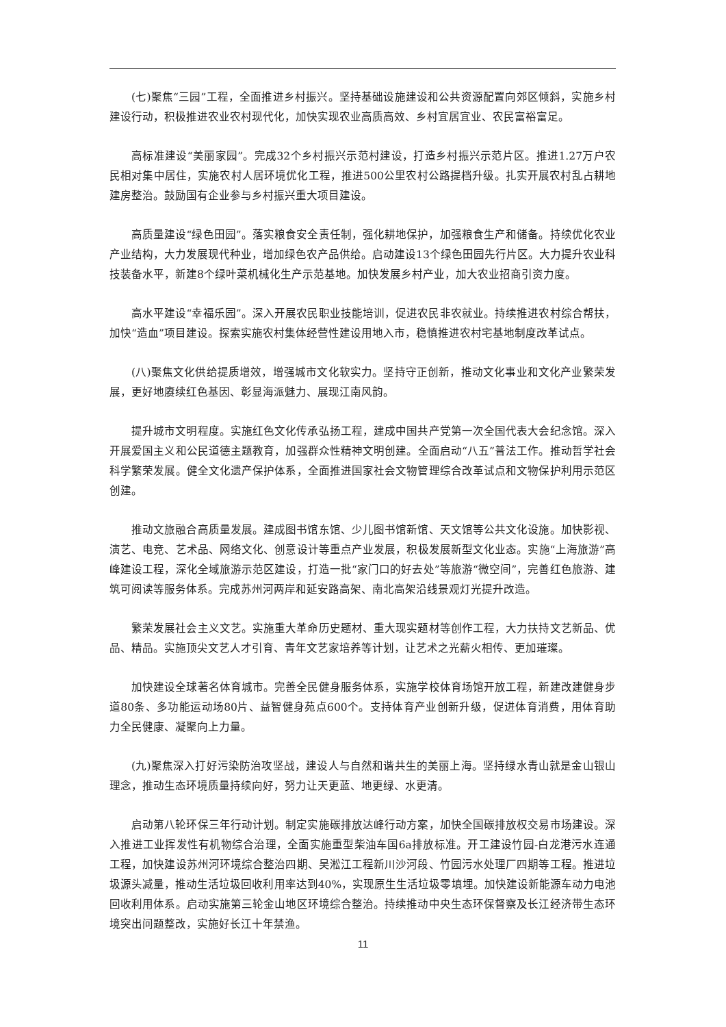(七)聚焦“三园”工程，全面推进乡村振兴。坚持基础设施建设和公共资源配置向郊区倾斜，实施乡村建设行动，积极推进农业农村现代化，加快实现农业高质高效、乡村宜居宜业、农民富裕富足。
高标准建设“美丽家园”。完成32个乡村振兴示范村建设，打造乡村振兴示范片区。推进1.27万户农民相对集中居住，实施农村人居环境优化工程，推进500公里农村公路提档升级。扎实开展农村乱占耕地建房整治。鼓励国有企业参与乡村振兴重大项目建设。
高质量建设“绿色田园”。落实粮食安全责任制，强化耕地保护，加强粮食生产和储备。持续优化农业产业结构，大力发展现代种业，增加绿色农产品供给。启动建设13个绿色田园先行片区。大力提升农业科技装备水平，新建8个绿叶菜机械化生产示范基地。加快发展乡村产业，加大农业招商引资力度。
高水平建设“幸福乐园”。深入开展农民职业技能培训，促进农民非农就业。持续推进农村综合帮扶，加快“造血”项目建设。探索实施农村集体经营性建设用地入市，稳慎推进农村宅基地制度改革试点。
(八)聚焦文化供给提质增效，增强城市文化软实力。坚持守正创新，推动文化事业和文化产业繁荣发展，更好地赓续红色基因、彰显海派魅力、展现江南风韵。
提升城市文明程度。实施红色文化传承弘扬工程，建成中国共产党第一次全国代表大会纪念馆。深入开展爱国主义和公民道德主题教育，加强群众性精神文明创建。全面启动“八五”普法工作。推动哲学社会科学繁荣发展。健全文化遗产保护体系，全面推进国家社会文物管理综合改革试点和文物保护利用示范区创建。
推动文旅融合高质量发展。建成图书馆东馆、少儿图书馆新馆、天文馆等公共文化设施。加快影视、演艺、电竞、艺术品、网络文化、创意设计等重点产业发展，积极发展新型文化业态。实施“上海旅游”高峰建设工程，深化全域旅游示范区建设，打造一批“家门口的好去处”等旅游“微空间”，完善红色旅游、建筑可阅读等服务体系。完成苏州河两岸和延安路高架、南北高架沿线景观灯光提升改造。
繁荣发展社会主义文艺。实施重大革命历史题材、重大现实题材等创作工程，大力扶持文艺新品、优品、精品。实施顶尖文艺人才引育、青年文艺家培养等计划，让艺术之光薪火相传、更加璀璨。
加快建设全球著名体育城市。完善全民健身服务体系，实施学校体育场馆开放工程，新建改建健身步道80条、多功能运动场80片、益智健身苑点600个。支持体育产业创新升级，促进体育消费，用体育助力全民健康、凝聚向上力量。
(九)聚焦深入打好污染防治攻坚战，建设人与自然和谐共生的美丽上海。坚持绿水青山就是金山银山理念，推动生态环境质量持续向好，努力让天更蓝、地更绿、水更清。
启动第八轮环保三年行动计划。制定实施碳排放达峰行动方案，加快全国碳排放权交易市场建设。深入推进工业挥发性有机物综合治理，全面实施重型柴油车国6a排放标准。开工建设竹园-白龙港污水连通工程，加快建设苏州河环境综合整治四期、吴淞江工程新川沙河段、竹园污水处理厂四期等工程。推进垃圾源头减量，推动生活垃圾回收利用率达到40%，实现原生生活垃圾零填埋。加快建设新能源车动力电池回收利用体系。启动实施第三轮金山地区环境综合整治。持续推动中央生态环保督察及长江经济带生态环境突出问题整改，实施好长江十年禁渔。
11